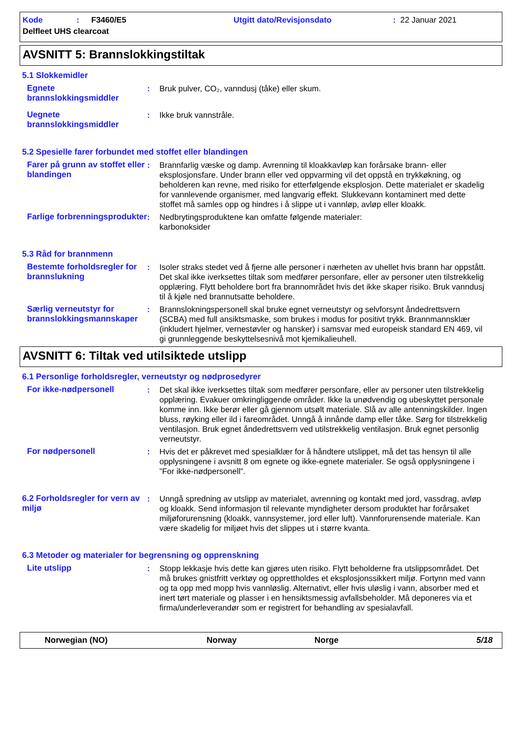Kode: F3460/E5 Utgitt dato/Revisjonsdato: 22 Januar 2021
Delfleet UHS clearcoat
AVSNITT 5: Brannslokkingstiltak
5.1 Slokkemidler
Egnete brannslokkingsmiddler
: Bruk pulver, CO₂, vanndusj (tåke) eller skum.
Uegnete brannslokkingsmiddler
: Ikke bruk vannstråle.
5.2 Spesielle farer forbundet med stoffet eller blandingen
Farer på grunn av stoffet eller blandingen
: Brannfarlig væske og damp. Avrenning til kloakkavløp kan forårsake brann- eller eksplosjonsfare. Under brann eller ved oppvarming vil det oppstå en trykkøkning, og beholderen kan revne, med risiko for etterfølgende eksplosjon. Dette materialet er skadelig for vannlevende organismer, med langvarig effekt. Slukkevann kontaminert med dette stoffet må samles opp og hindres i å slippe ut i vannløp, avløp eller kloakk.
Farlige forbrenningsprodukter
: Nedbrytingsproduktene kan omfatte følgende materialer:
karbonoksider
5.3 Råd for brannmenn
Bestemte forholdsregler for brannslukning
: Isoler straks stedet ved å fjerne alle personer i nærheten av uhellet hvis brann har oppstått. Det skal ikke iverksettes tiltak som medfører personfare, eller av personer uten tilstrekkelig opplæring. Flytt beholdere bort fra brannområdet hvis det ikke skaper risiko. Bruk vanndusj til å kjøle ned brannutsatte beholdere.
Særlig verneutstyr for brannslokkingsmannskaper
: Brannslokningspersonell skal bruke egnet verneutstyr og selvforsynt åndedrettsvern (SCBA) med full ansiktsmaske, som brukes i modus for positivt trykk. Brannmannsklær (inkludert hjelmer, vernestøvler og hansker) i samsvar med europeisk standard EN 469, vil gi grunnleggende beskyttelsesnivå mot kjemikalieuhell.
AVSNITT 6: Tiltak ved utilsiktede utslipp
6.1 Personlige forholdsregler, verneutstyr og nødprosedyrer
For ikke-nødpersonell : Det skal ikke iverksettes tiltak som medfører personfare, eller av personer uten tilstrekkelig opplæring. Evakuer omkringliggende områder. Ikke la unødvendig og ubeskyttet personale komme inn. Ikke berør eller gå gjennom utsølt materiale. Slå av alle antenningskilder. Ingen bluss, røyking eller ild i fareområdet. Unngå å innånde damp eller tåke. Sørg for tilstrekkelig ventilasjon. Bruk egnet åndedrettsvern ved utilstrekkelig ventilasjon. Bruk egnet personlig verneutstyr.
For nødpersonell : Hvis det er påkrevet med spesialklær for å håndtere utslippet, må det tas hensyn til alle opplysningene i avsnitt 8 om egnete og ikke-egnete materialer. Se også opplysningene i ”For ikke-nødpersonell”.
6.2 Forholdsregler for vern av miljø
: Unngå spredning av utslipp av materialet, avrenning og kontakt med jord, vassdrag, avløp og kloakk. Send informasjon til relevante myndigheter dersom produktet har forårsaket miljøforurensning (kloakk, vannsystemer, jord eller luft). Vannforurensende materiale. Kan være skadelig for miljøet hvis det slippes ut i større kvanta.
6.3 Metoder og materialer for begrensning og opprenskning
Lite utslipp : Stopp lekkasje hvis dette kan gjøres uten risiko. Flytt beholderne fra utslippsområdet. Det må brukes gnistfritt verktøy og opprettholdes et eksplosjonssikkert miljø. Fortynn med vann og ta opp med mopp hvis vannløslig. Alternativt, eller hvis uløslig i vann, absorber med et inert tørt materiale og plasser i en hensiktsmessig avfallsbeholder. Må deponeres via et firma/underleverandør som er registrert for behandling av spesialavfall.
Norwegian (NO) Norway Norge 5/18